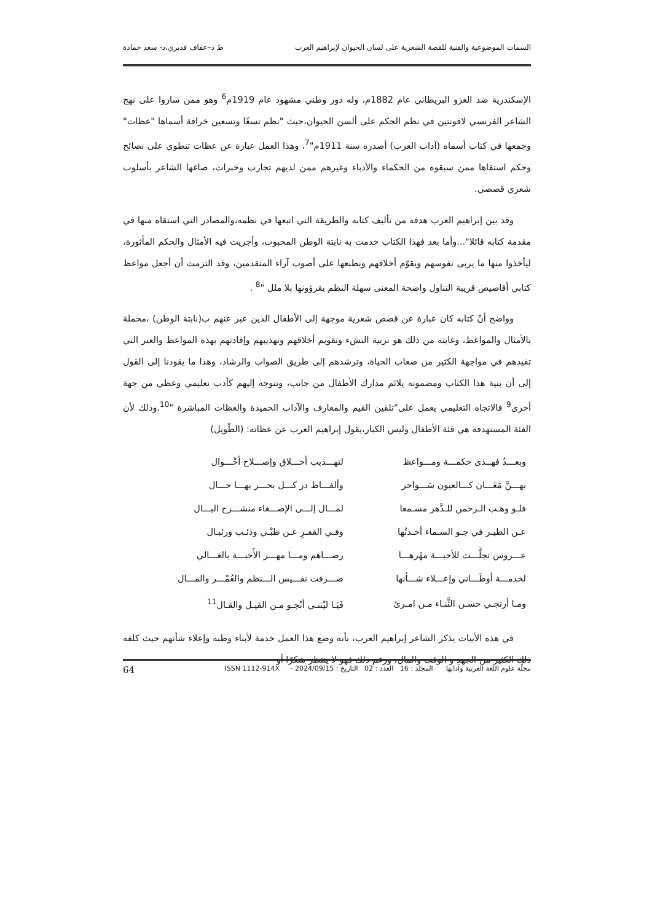السمات الموضوعية والفنية للقصة الشعرية على لسان الحيوان لإبراهيم العرب ط د–عفاف قديري،د- سعد حمادة
الإسكندرية ضد الغزو البريطاني عام 1882م، وله دور وطني مشهود عام 1919م<sup>6</sup> وهو ممن ساروا على نهج الشاعر الفرنسي لافونتين في نظم الحكم على ألسن الحيوان،حيث "نظم تسعًا وتسعين خرافة أسماها "عظات" وجمعها في كتاب أسماه (آداب العرب) أصدره سنة 1911م"<sup>7</sup>، وهذا العمل عبارة عن عظات تنطوي على نصائح وحكم استقاها ممن سبقوه من الحكماء والأدباء وغيرهم ممن لديهم تجارب وخبرات، صاغها الشاعر بأسلوب شعري قصصي.
وقد بين إبراهيم العرب هدفه من تأليف كتابه والطريقة التي اتبعها في نظمه،والمصادر التي استقاه منها في مقدمة كتابه قائلا"...وأما بعد فهذا الكتاب خدمت به نابتة الوطن المحبوب، وأجريت فيه الأمثال والحكم المأثورة، ليأخذوا منها ما يربى نفوسهم ويقوّم أخلاقهم ويطبعها على أصوب آراء المتقدمين، وقد التزمت أن أجعل مواعظ كتابي أقاصيص قريبة التناول واضحة المعنى سهلة النظم يقرؤونها بلا ملل "<sup>8</sup> .
وواضح أنّ كتابه كان عبارة عن قصص شعرية موجهة إلى الأطفال الذين عبر عنهم ب(نابتة الوطن) ،محملة بالأمثال والمواعظ، وغايته من ذلك هو تربية النشء وتقويم أخلاقهم وتهذيبهم وإفادتهم بهذه المواعظ والعبر التي تفيدهم في مواجهة الكثير من صعاب الحياة، وترشدهم إلى طريق الصواب والرشاد، وهذا ما يقودنا إلى القول إلى أن بنية هذا الكتاب ومضمونه يلائم مدارك الأطفال من جانب، وتتوجه إليهم كأدب تعليمي وعظي من جهة أخرى<sup>9</sup> فالاتجاه التعليمي يعمل على"تلقين القيم والمعارف والآداب الحميدة والعظات المباشرة "<sup>10</sup>.وذلك لأن الفئة المستهدفة هي فئة الأطفال وليس الكبار،يقول إبراهيم العرب عن عظاته: (الطّويل)
| وبعـــدُ فهــذى حكمـــة ومـــواعظ | لتهـــذيب أخـــلاق وإصـــلاح أحْـــوال |
| بهـــنَّ مَعَـــان كـــالعيون سَـــواحر | وألفـــاظ در كـــل بحـــر بهـــا حـــال |
| فلـو وهـب الـرحمن للـدَّهر مسـمعا | لمـــال إلـــى الإصـــغاء منشـــرح البـــال |
| عـن الطيـر في جـو السـماء أخـذتُها | وفـي القفـرِ عـن ظبْـي وذئـب ورئبـال |
| عـــروس تجلَّـــت للأحبـــة مهْرهـــا | رضـــاهم ومـــا مهـــر الأَحبـــة بالغـــالي |
| لخدمـــة أوطَـــاني وإعـــلاء شـــأنها | صـــرفت نفـــيس الـــنظم والعُمْـــر والمـــال |
| ومـا أرتجـي حسـن الثَّنـاء مـن امـرئ | فَيَـا ليْتنـي أنْجـو مـن القيـل والقـال<sup>11</sup> |
في هذه الأبيات يذكر الشاعر إبراهيم العرب، بأنه وضع هذا العمل خدمة لأبناء وطنه وإعلاء شأنهم حيث كلفه ذلك الكثير من الجهد و الوقت والمال، ورغم ذلك فهو لا ينتظر شكرًا أو
مجلّة علوم اللغة العربية وآدابها المجلد : 16 العدد : 02 التاريخ : 2024/09/15 - ISSN 1112-914X 64